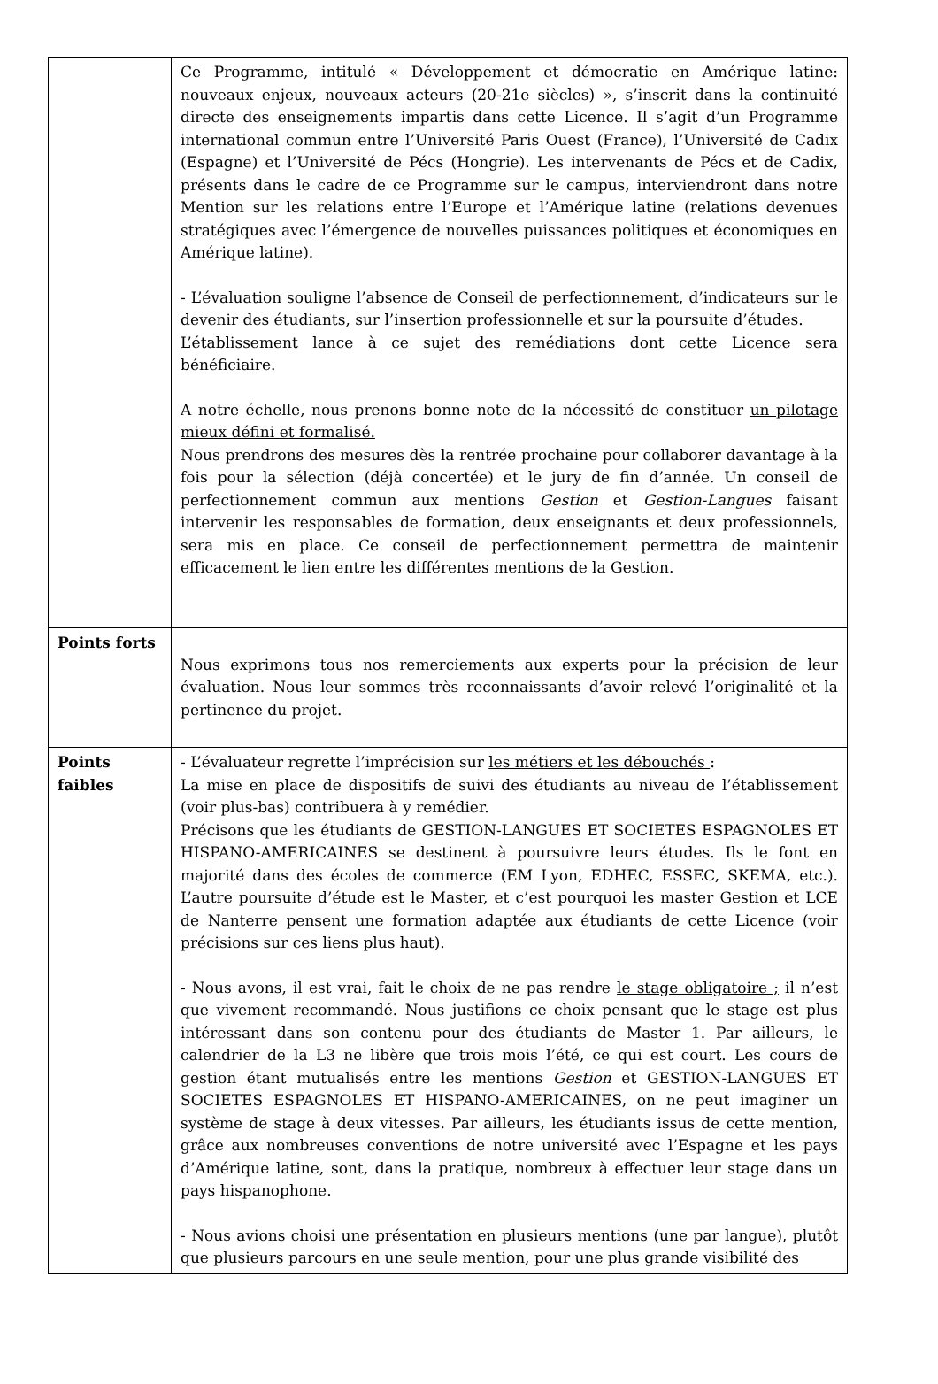| | Ce Programme, intitulé « Développement et démocratie en Amérique latine: nouveaux enjeux, nouveaux acteurs (20-21e siècles) », s’inscrit dans la continuité directe des enseignements impartis dans cette Licence. Il s’agit d’un Programme international commun entre l’Université Paris Ouest (France), l’Université de Cadix (Espagne) et l’Université de Pécs (Hongrie). Les intervenants de Pécs et de Cadix, présents dans le cadre de ce Programme sur le campus, interviendront dans notre Mention sur les relations entre l’Europe et l’Amérique latine (relations devenues stratégiques avec l’émergence de nouvelles puissances politiques et économiques en Amérique latine). - L’évaluation souligne l’absence de Conseil de perfectionnement, d’indicateurs sur le devenir des étudiants, sur l’insertion professionnelle et sur la poursuite d’études. L’établissement lance à ce sujet des remédiations dont cette Licence sera bénéficiaire. A notre échelle, nous prenons bonne note de la nécessité de constituer un pilotage mieux défini et formalisé. Nous prendrons des mesures dès la rentrée prochaine pour collaborer davantage à la fois pour la sélection (déjà concertée) et le jury de fin d’année. Un conseil de perfectionnement commun aux mentions Gestion et Gestion-Langues faisant intervenir les responsables de formation, deux enseignants et deux professionnels, sera mis en place. Ce conseil de perfectionnement permettra de maintenir efficacement le lien entre les différentes mentions de la Gestion. |
| Points forts | Nous exprimons tous nos remerciements aux experts pour la précision de leur évaluation. Nous leur sommes très reconnaissants d’avoir relevé l’originalité et la pertinence du projet. |
| Points faibles | - L’évaluateur regrette l’imprécision sur les métiers et les débouchés : La mise en place de dispositifs de suivi des étudiants au niveau de l’établissement (voir plus-bas) contribuera à y remédier. Précisons que les étudiants de GESTION-LANGUES ET SOCIETES ESPAGNOLES ET HISPANO-AMERICAINES se destinent à poursuivre leurs études. Ils le font en majorité dans des écoles de commerce (EM Lyon, EDHEC, ESSEC, SKEMA, etc.). L’autre poursuite d’étude est le Master, et c’est pourquoi les master Gestion et LCE de Nanterre pensent une formation adaptée aux étudiants de cette Licence (voir précisions sur ces liens plus haut). - Nous avons, il est vrai, fait le choix de ne pas rendre le stage obligatoire ; il n’est que vivement recommandé. Nous justifions ce choix pensant que le stage est plus intéressant dans son contenu pour des étudiants de Master 1. Par ailleurs, le calendrier de la L3 ne libère que trois mois l’été, ce qui est court. Les cours de gestion étant mutualisés entre les mentions Gestion et GESTION-LANGUES ET SOCIETES ESPAGNOLES ET HISPANO-AMERICAINES, on ne peut imaginer un système de stage à deux vitesses. Par ailleurs, les étudiants issus de cette mention, grâce aux nombreuses conventions de notre université avec l’Espagne et les pays d’Amérique latine, sont, dans la pratique, nombreux à effectuer leur stage dans un pays hispanophone. - Nous avions choisi une présentation en plusieurs mentions (une par langue), plutôt que plusieurs parcours en une seule mention, pour une plus grande visibilité des |